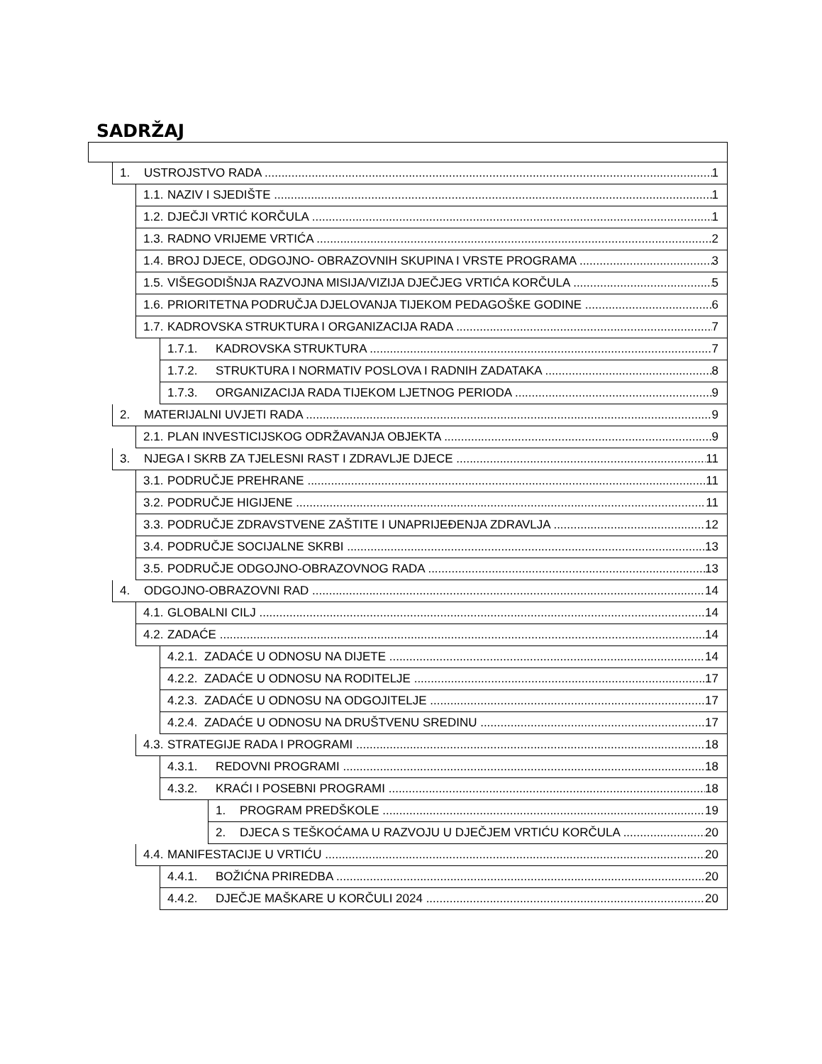SADRŽAJ
1. USTROJSTVO RADA 1
1.1. NAZIV I SJEDIŠTE 1
1.2. DJEČJI VRTIĆ KORČULA 1
1.3. RADNO VRIJEME VRTIĆA 2
1.4. BROJ DJECE, ODGOJNO- OBRAZOVNIH SKUPINA I VRSTE PROGRAMA 3
1.5. VIŠEGODIŠNJA RAZVOJNA MISIJA/VIZIJA DJEČJEG VRTIĆA KORČULA 5
1.6. PRIORITETNA PODRUČJA DJELOVANJA TIJEKOM PEDAGOŠKE GODINE 6
1.7. KADROVSKA STRUKTURA I ORGANIZACIJA RADA 7
1.7.1. KADROVSKA STRUKTURA 7
1.7.2. STRUKTURA I NORMATIV POSLOVA I RADNIH ZADATAKA 8
1.7.3. ORGANIZACIJA RADA TIJEKOM LJETNOG PERIODA 9
2. MATERIJALNI UVJETI RADA 9
2.1. PLAN INVESTICIJSKOG ODRŽAVANJA OBJEKTA 9
3. NJEGA I SKRB ZA TJELESNI RAST I ZDRAVLJE DJECE 11
3.1. PODRUČJE PREHRANE 11
3.2. PODRUČJE HIGIJENE 11
3.3. PODRUČJE ZDRAVSTVENE ZAŠTITE I UNAPRIJEĐENJA ZDRAVLJA 12
3.4. PODRUČJE SOCIJALNE SKRBI 13
3.5. PODRUČJE ODGOJNO-OBRAZOVNOG RADA 13
4. ODGOJNO-OBRAZOVNI RAD 14
4.1. GLOBALNI CILJ 14
4.2. ZADAĆE 14
4.2.1. ZADAĆE U ODNOSU NA DIJETE 14
4.2.2. ZADAĆE U ODNOSU NA RODITELJE 17
4.2.3. ZADAĆE U ODNOSU NA ODGOJITELJE 17
4.2.4. ZADAĆE U ODNOSU NA DRUŠTVENU SREDINU 17
4.3. STRATEGIJE RADA I PROGRAMI 18
4.3.1. REDOVNI PROGRAMI 18
4.3.2. KRAĆI I POSEBNI PROGRAMI 18
1. PROGRAM PREDŠKOLE 19
2. DJECA S TEŠKOĆAMA U RAZVOJU U DJEČJEM VRTIĆU KORČULA 20
4.4. MANIFESTACIJE U VRTIĆU 20
4.4.1. BOŽIĆNA PRIREDBA 20
4.4.2. DJEČJE MAŠKARE U KORČULI 2024 20